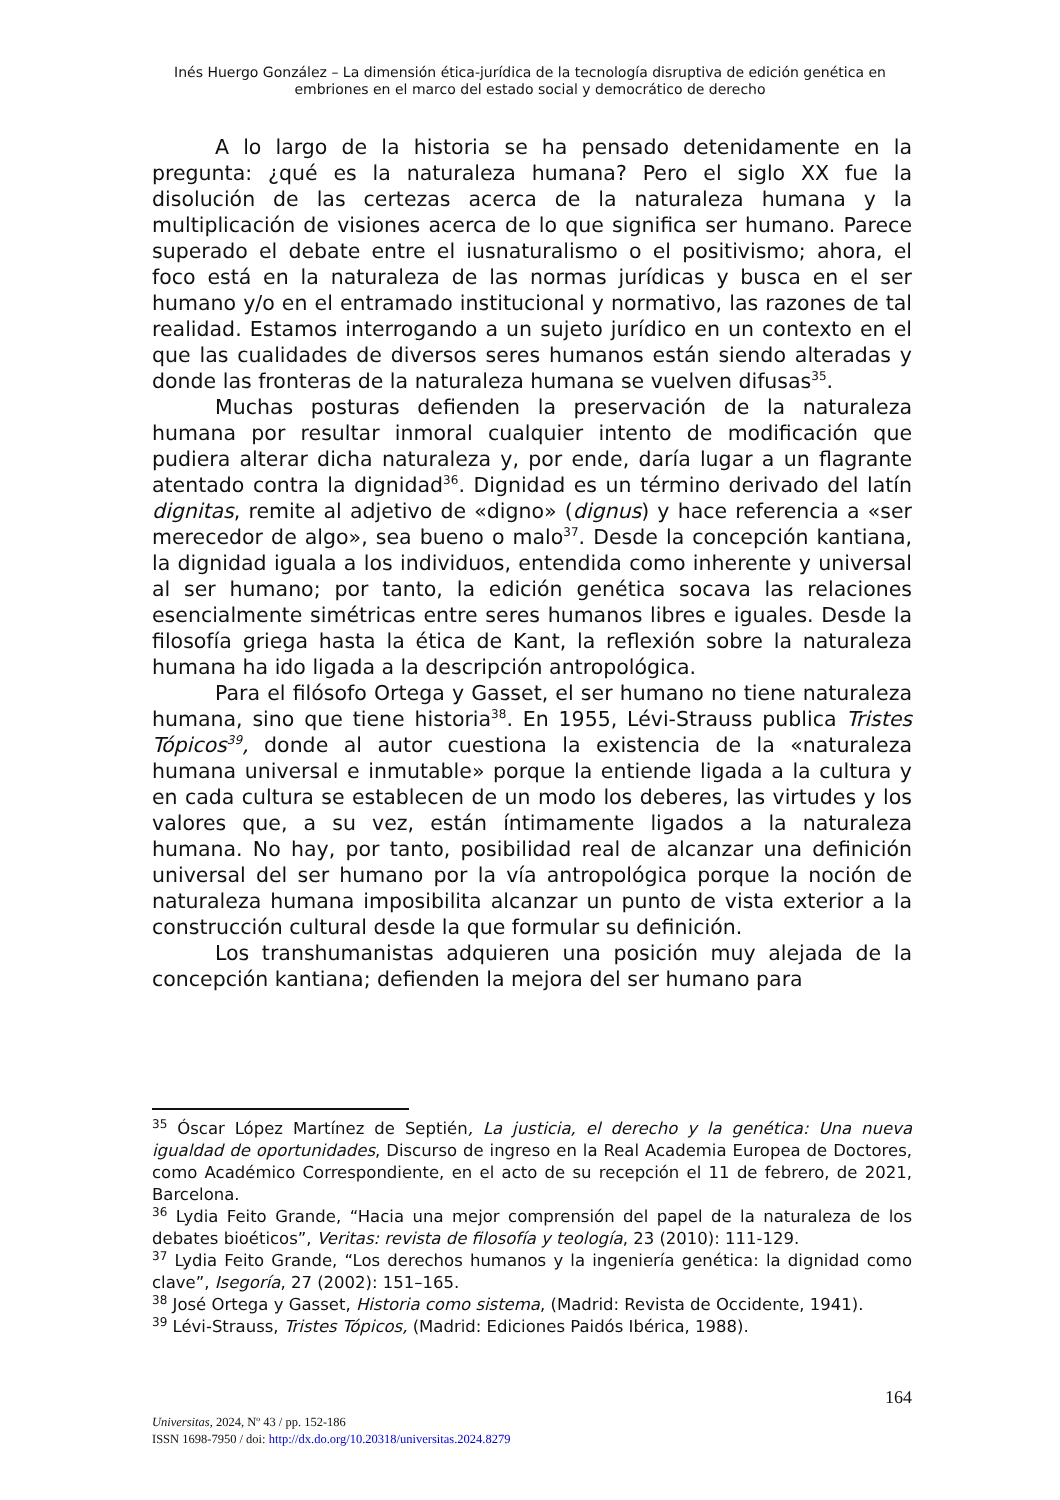Inés Huergo González – La dimensión ética-jurídica de la tecnología disruptiva de edición genética en embriones en el marco del estado social y democrático de derecho
A lo largo de la historia se ha pensado detenidamente en la pregunta: ¿qué es la naturaleza humana? Pero el siglo XX fue la disolución de las certezas acerca de la naturaleza humana y la multiplicación de visiones acerca de lo que significa ser humano. Parece superado el debate entre el iusnaturalismo o el positivismo; ahora, el foco está en la naturaleza de las normas jurídicas y busca en el ser humano y/o en el entramado institucional y normativo, las razones de tal realidad. Estamos interrogando a un sujeto jurídico en un contexto en el que las cualidades de diversos seres humanos están siendo alteradas y donde las fronteras de la naturaleza humana se vuelven difusas<sup>35</sup>.
Muchas posturas defienden la preservación de la naturaleza humana por resultar inmoral cualquier intento de modificación que pudiera alterar dicha naturaleza y, por ende, daría lugar a un flagrante atentado contra la dignidad<sup>36</sup>. Dignidad es un término derivado del latín dignitas, remite al adjetivo de «digno» (dignus) y hace referencia a «ser merecedor de algo», sea bueno o malo<sup>37</sup>. Desde la concepción kantiana, la dignidad iguala a los individuos, entendida como inherente y universal al ser humano; por tanto, la edición genética socava las relaciones esencialmente simétricas entre seres humanos libres e iguales. Desde la filosofía griega hasta la ética de Kant, la reflexión sobre la naturaleza humana ha ido ligada a la descripción antropológica.
Para el filósofo Ortega y Gasset, el ser humano no tiene naturaleza humana, sino que tiene historia<sup>38</sup>. En 1955, Lévi-Strauss publica Tristes Tópicos<sup>39</sup>, donde al autor cuestiona la existencia de la «naturaleza humana universal e inmutable» porque la entiende ligada a la cultura y en cada cultura se establecen de un modo los deberes, las virtudes y los valores que, a su vez, están íntimamente ligados a la naturaleza humana. No hay, por tanto, posibilidad real de alcanzar una definición universal del ser humano por la vía antropológica porque la noción de naturaleza humana imposibilita alcanzar un punto de vista exterior a la construcción cultural desde la que formular su definición.
Los transhumanistas adquieren una posición muy alejada de la concepción kantiana; defienden la mejora del ser humano para
<sup>35</sup> Óscar López Martínez de Septién, La justicia, el derecho y la genética: Una nueva igualdad de oportunidades, Discurso de ingreso en la Real Academia Europea de Doctores, como Académico Correspondiente, en el acto de su recepción el 11 de febrero, de 2021, Barcelona.
<sup>36</sup> Lydia Feito Grande, “Hacia una mejor comprensión del papel de la naturaleza de los debates bioéticos”, Veritas: revista de filosofía y teología, 23 (2010): 111-129.
<sup>37</sup> Lydia Feito Grande, “Los derechos humanos y la ingeniería genética: la dignidad como clave”, Isegoría, 27 (2002): 151–165.
<sup>38</sup> José Ortega y Gasset, Historia como sistema, (Madrid: Revista de Occidente, 1941).
<sup>39</sup> Lévi-Strauss, Tristes Tópicos, (Madrid: Ediciones Paidós Ibérica, 1988).
164
Universitas, 2024, Nº 43 / pp. 152-186
ISSN 1698-7950 / doi: http://dx.do.org/10.20318/universitas.2024.8279